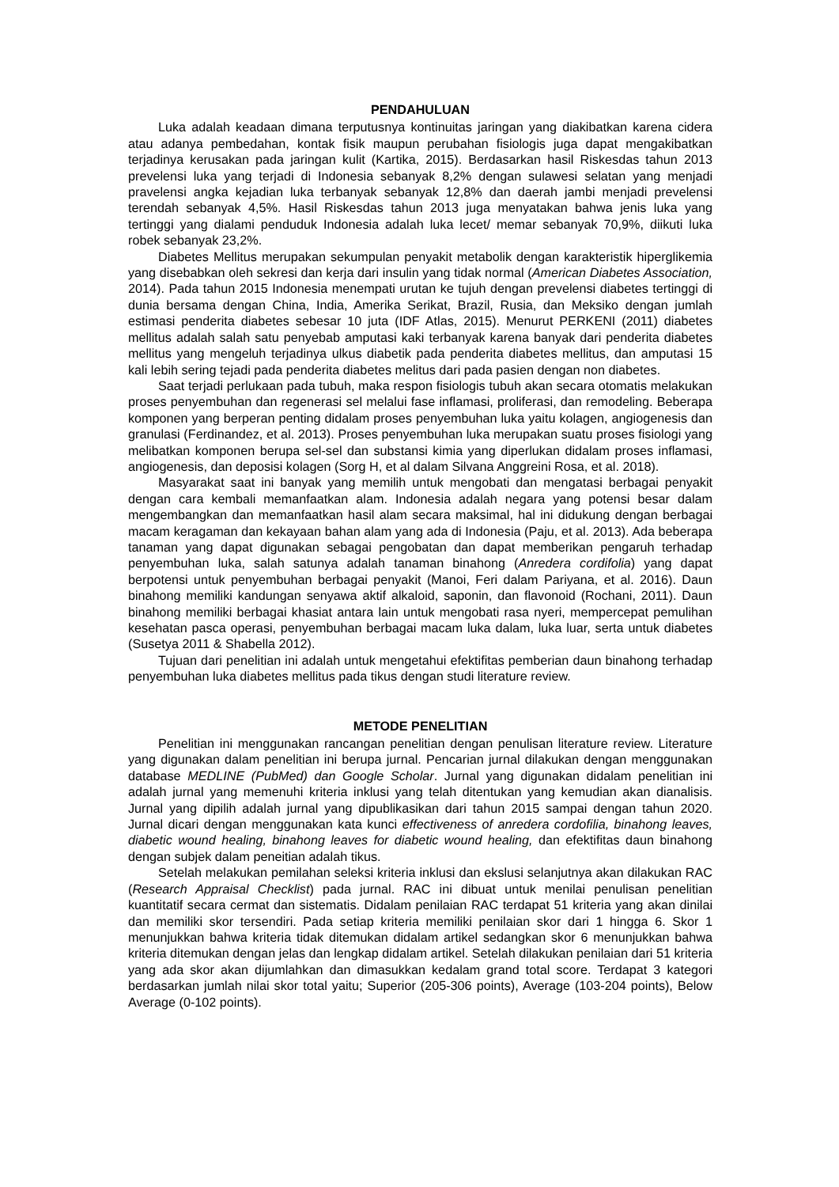PENDAHULUAN
Luka adalah keadaan dimana terputusnya kontinuitas jaringan yang diakibatkan karena cidera atau adanya pembedahan, kontak fisik maupun perubahan fisiologis juga dapat mengakibatkan terjadinya kerusakan pada jaringan kulit (Kartika, 2015). Berdasarkan hasil Riskesdas tahun 2013 prevelensi luka yang terjadi di Indonesia sebanyak 8,2% dengan sulawesi selatan yang menjadi pravelensi angka kejadian luka terbanyak sebanyak 12,8% dan daerah jambi menjadi prevelensi terendah sebanyak 4,5%. Hasil Riskesdas tahun 2013 juga menyatakan bahwa jenis luka yang tertinggi yang dialami penduduk Indonesia adalah luka lecet/ memar sebanyak 70,9%, diikuti luka robek sebanyak 23,2%.
Diabetes Mellitus merupakan sekumpulan penyakit metabolik dengan karakteristik hiperglikemia yang disebabkan oleh sekresi dan kerja dari insulin yang tidak normal (American Diabetes Association, 2014). Pada tahun 2015 Indonesia menempati urutan ke tujuh dengan prevelensi diabetes tertinggi di dunia bersama dengan China, India, Amerika Serikat, Brazil, Rusia, dan Meksiko dengan jumlah estimasi penderita diabetes sebesar 10 juta (IDF Atlas, 2015). Menurut PERKENI (2011) diabetes mellitus adalah salah satu penyebab amputasi kaki terbanyak karena banyak dari penderita diabetes mellitus yang mengeluh terjadinya ulkus diabetik pada penderita diabetes mellitus, dan amputasi 15 kali lebih sering tejadi pada penderita diabetes melitus dari pada pasien dengan non diabetes.
Saat terjadi perlukaan pada tubuh, maka respon fisiologis tubuh akan secara otomatis melakukan proses penyembuhan dan regenerasi sel melalui fase inflamasi, proliferasi, dan remodeling. Beberapa komponen yang berperan penting didalam proses penyembuhan luka yaitu kolagen, angiogenesis dan granulasi (Ferdinandez, et al. 2013). Proses penyembuhan luka merupakan suatu proses fisiologi yang melibatkan komponen berupa sel-sel dan substansi kimia yang diperlukan didalam proses inflamasi, angiogenesis, dan deposisi kolagen (Sorg H, et al dalam Silvana Anggreini Rosa, et al. 2018).
Masyarakat saat ini banyak yang memilih untuk mengobati dan mengatasi berbagai penyakit dengan cara kembali memanfaatkan alam. Indonesia adalah negara yang potensi besar dalam mengembangkan dan memanfaatkan hasil alam secara maksimal, hal ini didukung dengan berbagai macam keragaman dan kekayaan bahan alam yang ada di Indonesia (Paju, et al. 2013). Ada beberapa tanaman yang dapat digunakan sebagai pengobatan dan dapat memberikan pengaruh terhadap penyembuhan luka, salah satunya adalah tanaman binahong (Anredera cordifolia) yang dapat berpotensi untuk penyembuhan berbagai penyakit (Manoi, Feri dalam Pariyana, et al. 2016). Daun binahong memiliki kandungan senyawa aktif alkaloid, saponin, dan flavonoid (Rochani, 2011). Daun binahong memiliki berbagai khasiat antara lain untuk mengobati rasa nyeri, mempercepat pemulihan kesehatan pasca operasi, penyembuhan berbagai macam luka dalam, luka luar, serta untuk diabetes (Susetya 2011 & Shabella 2012).
Tujuan dari penelitian ini adalah untuk mengetahui efektifitas pemberian daun binahong terhadap penyembuhan luka diabetes mellitus pada tikus dengan studi literature review.
METODE PENELITIAN
Penelitian ini menggunakan rancangan penelitian dengan penulisan literature review. Literature yang digunakan dalam penelitian ini berupa jurnal. Pencarian jurnal dilakukan dengan menggunakan database MEDLINE (PubMed) dan Google Scholar. Jurnal yang digunakan didalam penelitian ini adalah jurnal yang memenuhi kriteria inklusi yang telah ditentukan yang kemudian akan dianalisis. Jurnal yang dipilih adalah jurnal yang dipublikasikan dari tahun 2015 sampai dengan tahun 2020. Jurnal dicari dengan menggunakan kata kunci effectiveness of anredera cordofilia, binahong leaves, diabetic wound healing, binahong leaves for diabetic wound healing, dan efektifitas daun binahong dengan subjek dalam peneitian adalah tikus.
Setelah melakukan pemilahan seleksi kriteria inklusi dan ekslusi selanjutnya akan dilakukan RAC (Research Appraisal Checklist) pada jurnal. RAC ini dibuat untuk menilai penulisan penelitian kuantitatif secara cermat dan sistematis. Didalam penilaian RAC terdapat 51 kriteria yang akan dinilai dan memiliki skor tersendiri. Pada setiap kriteria memiliki penilaian skor dari 1 hingga 6. Skor 1 menunjukkan bahwa kriteria tidak ditemukan didalam artikel sedangkan skor 6 menunjukkan bahwa kriteria ditemukan dengan jelas dan lengkap didalam artikel. Setelah dilakukan penilaian dari 51 kriteria yang ada skor akan dijumlahkan dan dimasukkan kedalam grand total score. Terdapat 3 kategori berdasarkan jumlah nilai skor total yaitu; Superior (205-306 points), Average (103-204 points), Below Average (0-102 points).